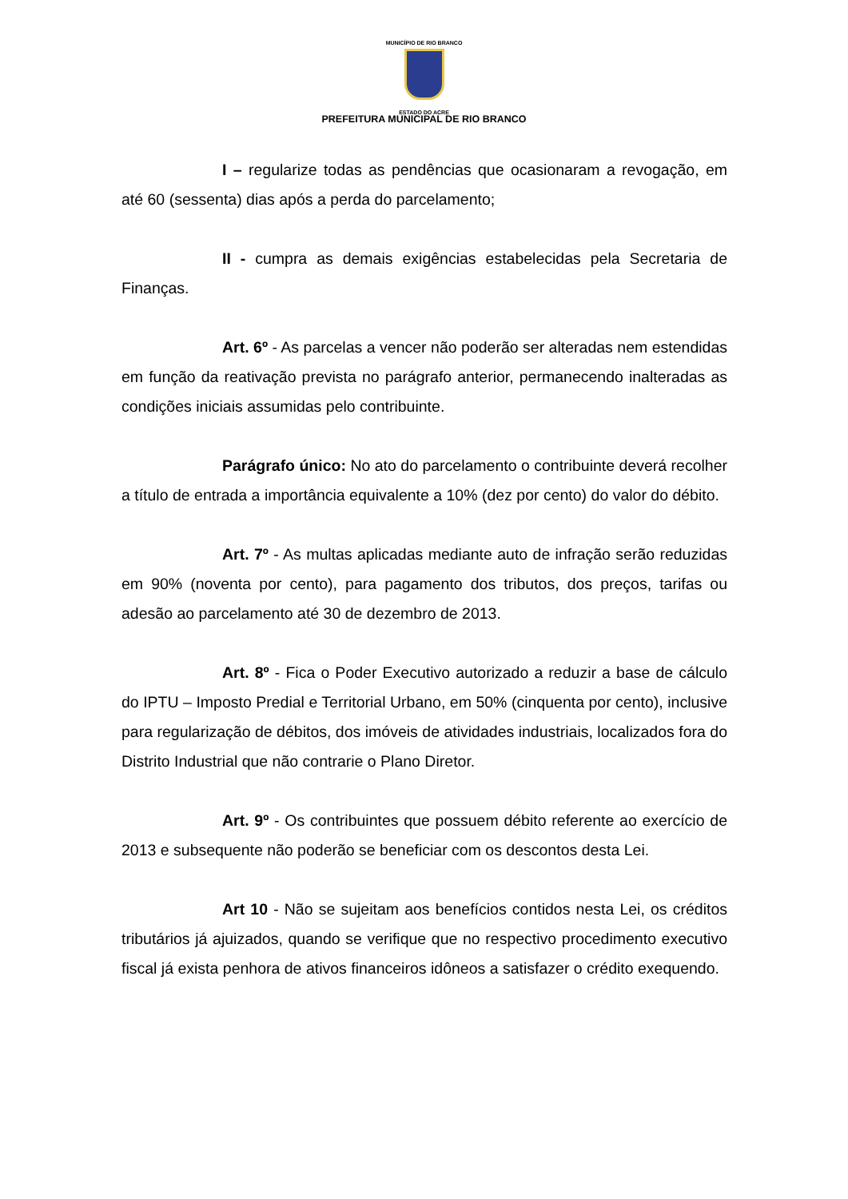MUNICÍPIO DE RIO BRANCO
ESTADO DO ACRE
PREFEITURA MUNICIPAL DE RIO BRANCO
I – regularize todas as pendências que ocasionaram a revogação, em até 60 (sessenta) dias após a perda do parcelamento;
II - cumpra as demais exigências estabelecidas pela Secretaria de Finanças.
Art. 6º - As parcelas a vencer não poderão ser alteradas nem estendidas em função da reativação prevista no parágrafo anterior, permanecendo inalteradas as condições iniciais assumidas pelo contribuinte.
Parágrafo único: No ato do parcelamento o contribuinte deverá recolher a título de entrada a importância equivalente a 10% (dez por cento) do valor do débito.
Art. 7º - As multas aplicadas mediante auto de infração serão reduzidas em 90% (noventa por cento), para pagamento dos tributos, dos preços, tarifas ou adesão ao parcelamento até 30 de dezembro de 2013.
Art. 8º - Fica o Poder Executivo autorizado a reduzir a base de cálculo do IPTU – Imposto Predial e Territorial Urbano, em 50% (cinquenta por cento), inclusive para regularização de débitos, dos imóveis de atividades industriais, localizados fora do Distrito Industrial que não contrarie o Plano Diretor.
Art. 9º - Os contribuintes que possuem débito referente ao exercício de 2013 e subsequente não poderão se beneficiar com os descontos desta Lei.
Art 10 - Não se sujeitam aos benefícios contidos nesta Lei, os créditos tributários já ajuizados, quando se verifique que no respectivo procedimento executivo fiscal já exista penhora de ativos financeiros idôneos a satisfazer o crédito exequendo.